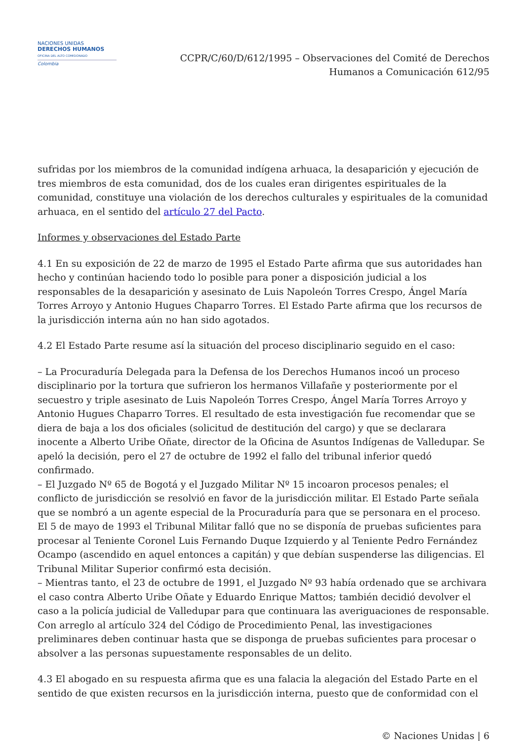NACIONES UNIDAS
DERECHOS HUMANOS
OFICINA DEL ALTO COMISIONADO
Colombia
CCPR/C/60/D/612/1995 – Observaciones del Comité de Derechos
Humanos a Comunicación 612/95
sufridas por los miembros de la comunidad indígena arhuaca, la desaparición y ejecución de tres miembros de esta comunidad, dos de los cuales eran dirigentes espirituales de la comunidad, constituye una violación de los derechos culturales y espirituales de la comunidad arhuaca, en el sentido del artículo 27 del Pacto.
Informes y observaciones del Estado Parte
4.1 En su exposición de 22 de marzo de 1995 el Estado Parte afirma que sus autoridades han hecho y continúan haciendo todo lo posible para poner a disposición judicial a los responsables de la desaparición y asesinato de Luis Napoleón Torres Crespo, Ángel María Torres Arroyo y Antonio Hugues Chaparro Torres. El Estado Parte afirma que los recursos de la jurisdicción interna aún no han sido agotados.
4.2 El Estado Parte resume así la situación del proceso disciplinario seguido en el caso:
– La Procuraduría Delegada para la Defensa de los Derechos Humanos incoó un proceso disciplinario por la tortura que sufrieron los hermanos Villafañe y posteriormente por el secuestro y triple asesinato de Luis Napoleón Torres Crespo, Ángel María Torres Arroyo y Antonio Hugues Chaparro Torres. El resultado de esta investigación fue recomendar que se diera de baja a los dos oficiales (solicitud de destitución del cargo) y que se declarara inocente a Alberto Uribe Oñate, director de la Oficina de Asuntos Indígenas de Valledupar. Se apeló la decisión, pero el 27 de octubre de 1992 el fallo del tribunal inferior quedó confirmado.
– El Juzgado Nº 65 de Bogotá y el Juzgado Militar Nº 15 incoaron procesos penales; el conflicto de jurisdicción se resolvió en favor de la jurisdicción militar. El Estado Parte señala que se nombró a un agente especial de la Procuraduría para que se personara en el proceso. El 5 de mayo de 1993 el Tribunal Militar falló que no se disponía de pruebas suficientes para procesar al Teniente Coronel Luis Fernando Duque Izquierdo y al Teniente Pedro Fernández Ocampo (ascendido en aquel entonces a capitán) y que debían suspenderse las diligencias. El Tribunal Militar Superior confirmó esta decisión.
– Mientras tanto, el 23 de octubre de 1991, el Juzgado Nº 93 había ordenado que se archivara el caso contra Alberto Uribe Oñate y Eduardo Enrique Mattos; también decidió devolver el caso a la policía judicial de Valledupar para que continuara las averiguaciones de responsable. Con arreglo al artículo 324 del Código de Procedimiento Penal, las investigaciones preliminares deben continuar hasta que se disponga de pruebas suficientes para procesar o absolver a las personas supuestamente responsables de un delito.
4.3 El abogado en su respuesta afirma que es una falacia la alegación del Estado Parte en el sentido de que existen recursos en la jurisdicción interna, puesto que de conformidad con el
© Naciones Unidas | 6